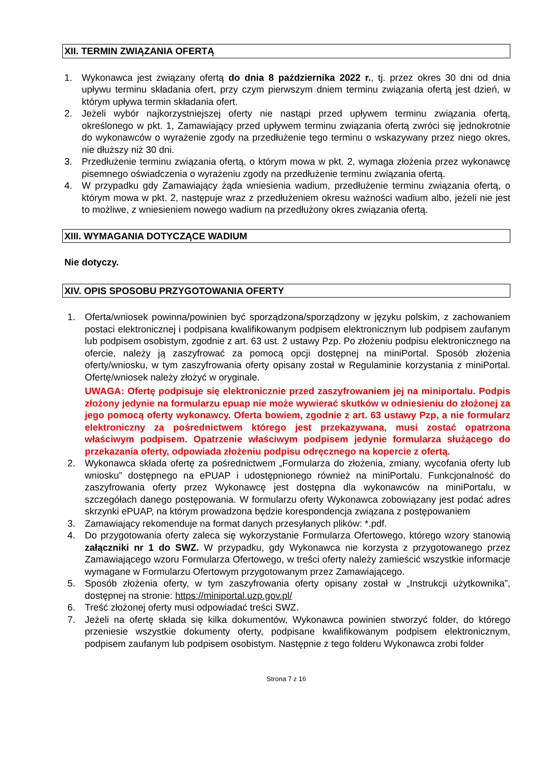XII. TERMIN ZWIĄZANIA OFERTĄ
1. Wykonawca jest związany ofertą do dnia 8 października 2022 r., tj. przez okres 30 dni od dnia upływu terminu składania ofert, przy czym pierwszym dniem terminu związania ofertą jest dzień, w którym upływa termin składania ofert.
2. Jeżeli wybór najkorzystniejszej oferty nie nastąpi przed upływem terminu związania ofertą, określonego w pkt. 1, Zamawiający przed upływem terminu związania ofertą zwróci się jednokrotnie do wykonawców o wyrażenie zgody na przedłużenie tego terminu o wskazywany przez niego okres, nie dłuższy niż 30 dni.
3. Przedłużenie terminu związania ofertą, o którym mowa w pkt. 2, wymaga złożenia przez wykonawcę pisemnego oświadczenia o wyrażeniu zgody na przedłużenie terminu związania ofertą.
4. W przypadku gdy Zamawiający żąda wniesienia wadium, przedłużenie terminu związania ofertą, o którym mowa w pkt. 2, następuje wraz z przedłużeniem okresu ważności wadium albo, jeżeli nie jest to możliwe, z wniesieniem nowego wadium na przedłużony okres związania ofertą.
XIII. WYMAGANIA DOTYCZĄCE WADIUM
Nie dotyczy.
XIV. OPIS SPOSOBU PRZYGOTOWANIA OFERTY
1. Oferta/wniosek powinna/powinien być sporządzona/sporządzony w języku polskim, z zachowaniem postaci elektronicznej i podpisana kwalifikowanym podpisem elektronicznym lub podpisem zaufanym lub podpisem osobistym, zgodnie z art. 63 ust. 2 ustawy Pzp. Po złożeniu podpisu elektronicznego na ofercie, należy ją zaszyfrować za pomocą opcji dostępnej na miniPortal. Sposób złożenia oferty/wniosku, w tym zaszyfrowania oferty opisany został w Regulaminie korzystania z miniPortal. Ofertę/wniosek należy złożyć w oryginale.
UWAGA: Ofertę podpisuje się elektronicznie przed zaszyfrowaniem jej na miniportalu. Podpis złożony jedynie na formularzu epuap nie może wywierać skutków w odniesieniu do złożonej za jego pomocą oferty wykonawcy. Oferta bowiem, zgodnie z art. 63 ustawy Pzp, a nie formularz elektroniczny za pośrednictwem którego jest przekazywana, musi zostać opatrzona właściwym podpisem. Opatrzenie właściwym podpisem jedynie formularza służącego do przekazania oferty, odpowiada złożeniu podpisu odręcznego na kopercie z ofertą.
2. Wykonawca składa ofertę za pośrednictwem „Formularza do złożenia, zmiany, wycofania oferty lub wniosku” dostępnego na ePUAP i udostępnionego również na miniPortalu. Funkcjonalność do zaszyfrowania oferty przez Wykonawcę jest dostępna dla wykonawców na miniPortalu, w szczegółach danego postępowania. W formularzu oferty Wykonawca zobowiązany jest podać adres skrzynki ePUAP, na którym prowadzona będzie korespondencja związana z postępowaniem
3. Zamawiający rekomenduje na format danych przesyłanych plików: *.pdf.
4. Do przygotowania oferty zaleca się wykorzystanie Formularza Ofertowego, którego wzory stanowią załączniki nr 1 do SWZ. W przypadku, gdy Wykonawca nie korzysta z przygotowanego przez Zamawiającego wzoru Formularza Ofertowego, w treści oferty należy zamieścić wszystkie informacje wymagane w Formularzu Ofertowym przygotowanym przez Zamawiającego.
5. Sposób złożenia oferty, w tym zaszyfrowania oferty opisany został w „Instrukcji użytkownika”, dostępnej na stronie: https://miniportal.uzp.gov.pl/
6. Treść złożonej oferty musi odpowiadać treści SWZ.
7. Jeżeli na ofertę składa się kilka dokumentów, Wykonawca powinien stworzyć folder, do którego przeniesie wszystkie dokumenty oferty, podpisane kwalifikowanym podpisem elektronicznym, podpisem zaufanym lub podpisem osobistym. Następnie z tego folderu Wykonawca zrobi folder
Strona 7 z 16